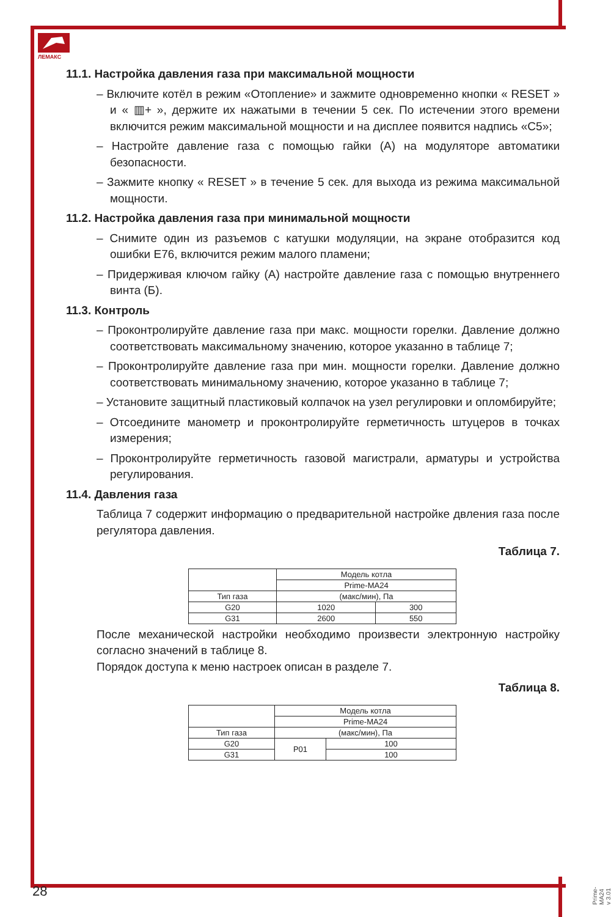ЛЕМАКС
11.1. Настройка давления газа при максимальной мощности
– Включите котёл в режим «Отопление» и зажмите одновременно кнопки « RESET » и « ▥+ », держите их нажатыми в течении 5 сек. По истечении этого времени включится режим максимальной мощности и на дисплее появится надпись «С5»;
– Настройте давление газа с помощью гайки (А) на модуляторе автоматики безопасности.
– Зажмите кнопку « RESET » в течение 5 сек. для выхода из режима максимальной мощности.
11.2. Настройка давления газа при минимальной мощности
– Снимите один из разъемов с катушки модуляции, на экране отобразится код ошибки Е76, включится режим малого пламени;
– Придерживая ключом гайку (А) настройте давление газа с помощью внутреннего винта (Б).
11.3. Контроль
– Проконтролируйте давление газа при макс. мощности горелки. Давление должно соответствовать максимальному значению, которое указанно в таблице 7;
– Проконтролируйте давление газа при мин. мощности горелки. Давление должно соответствовать минимальному значению, которое указанно в таблице 7;
– Установите защитный пластиковый колпачок на узел регулировки и опломбируйте;
– Отсоедините манометр и проконтролируйте герметичность штуцеров в точках измерения;
– Проконтролируйте герметичность газовой магистрали, арматуры и устройства регулирования.
11.4. Давления газа
Таблица 7 содержит информацию о предварительной настройке двления газа после регулятора давления.
Таблица 7.
| | Модель котла | |
| | Prime-MA24 | |
| Тип газа | (макс/мин), Па | |
| G20 | 1020 | 300 |
| G31 | 2600 | 550 |
После механической настройки необходимо произвести электронную настройку согласно значений в таблице 8.
Порядок доступа к меню настроек описан в разделе 7.
Таблица 8.
| | Модель котла | |
| | Prime-MA24 | |
| Тип газа | (макс/мин), Па | |
| G20 | P01 | 100 |
| G31 | | 100 |
28
Prime-MA24 v 3.01